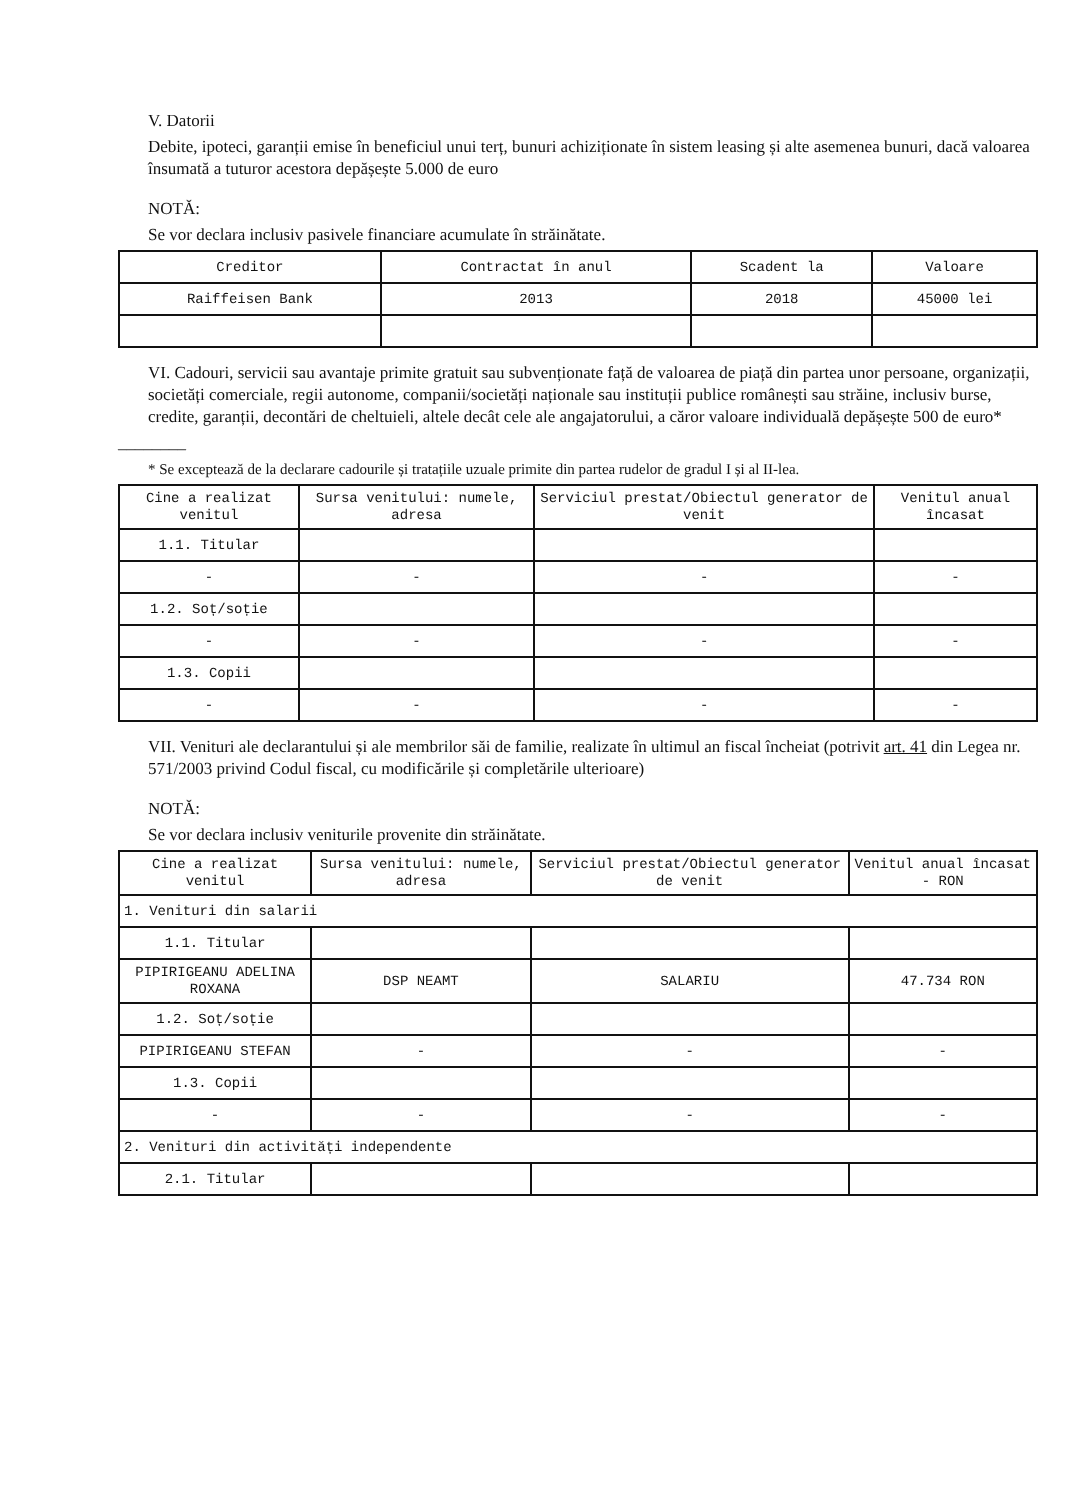V. Datorii
Debite, ipoteci, garanții emise în beneficiul unui terț, bunuri achiziționate în sistem leasing și alte asemenea bunuri, dacă valoarea însumată a tuturor acestora depășește 5.000 de euro
NOTĂ:
Se vor declara inclusiv pasivele financiare acumulate în străinătate.
| Creditor | Contractat în anul | Scadent la | Valoare |
| --- | --- | --- | --- |
| Raiffeisen Bank | 2013 | 2018 | 45000 lei |
VI. Cadouri, servicii sau avantaje primite gratuit sau subvenționate față de valoarea de piață din partea unor persoane, organizații, societăți comerciale, regii autonome, companii/societăți naționale sau instituții publice românești sau străine, inclusiv burse, credite, garanții, decontări de cheltuieli, altele decât cele ale angajatorului, a căror valoare individuală depășește 500 de euro*
________
* Se exceptează de la declarare cadourile și tratațiile uzuale primite din partea rudelor de gradul I și al II-lea.
| Cine a realizat venitul | Sursa venitului: numele, adresa | Serviciul prestat/Obiectul generator de venit | Venitul anual încasat |
| --- | --- | --- | --- |
| 1.1. Titular | | | |
| - | - | - | - |
| 1.2. Soț/soție | | | |
| - | - | - | - |
| 1.3. Copii | | | |
| - | - | - | - |
VII. Venituri ale declarantului și ale membrilor săi de familie, realizate în ultimul an fiscal încheiat (potrivit art. 41 din Legea nr. 571/2003 privind Codul fiscal, cu modificările și completările ulterioare)
NOTĂ:
Se vor declara inclusiv veniturile provenite din străinătate.
| Cine a realizat venitul | Sursa venitului: numele, adresa | Serviciul prestat/Obiectul generator de venit | Venitul anual încasat - RON |
| --- | --- | --- | --- |
| 1. Venituri din salarii | | | |
| 1.1. Titular | | | |
| PIPIRIGEANU ADELINA ROXANA | DSP NEAMT | SALARIU | 47.734 RON |
| 1.2. Soț/soție | | | |
| PIPIRIGEANU STEFAN | - | - | - |
| 1.3. Copii | | | |
| - | - | - | - |
| 2. Venituri din activități independente | | | |
| 2.1. Titular | | | |